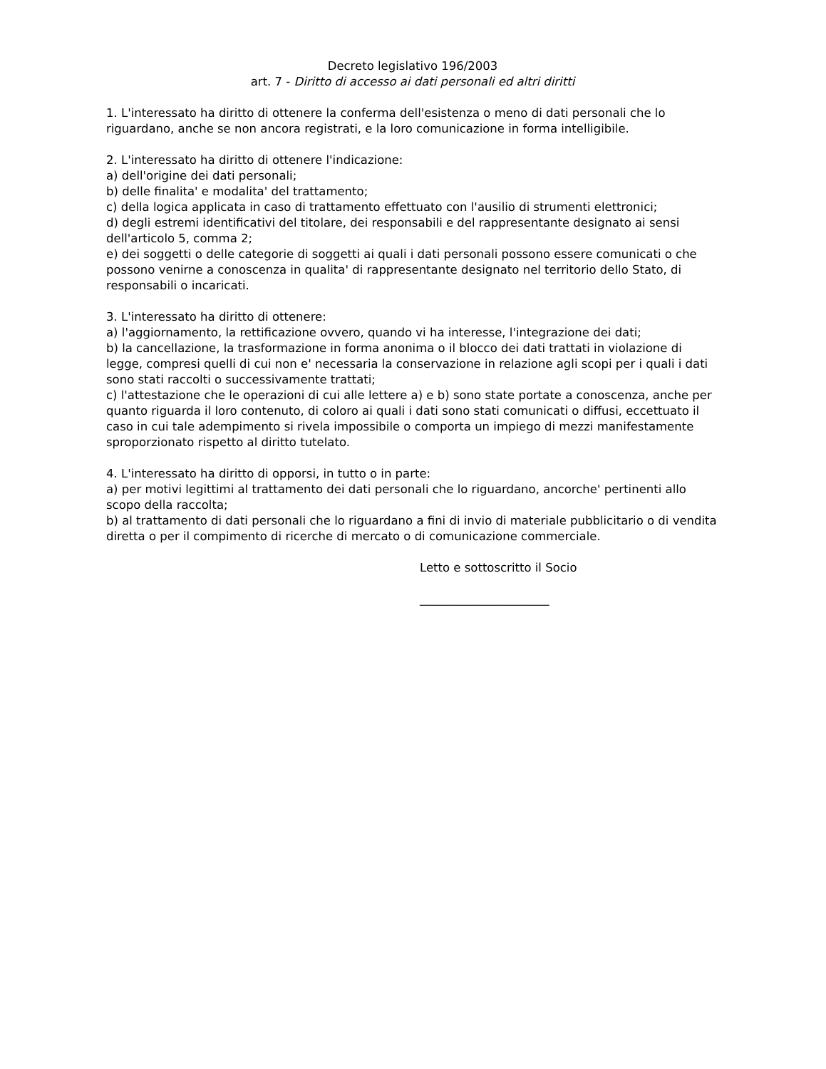Decreto legislativo 196/2003
art. 7 - Diritto di accesso ai dati personali ed altri diritti
1. L'interessato ha diritto di ottenere la conferma dell'esistenza o meno di dati personali che lo riguardano, anche se non ancora registrati, e la loro comunicazione in forma intelligibile.
2. L'interessato ha diritto di ottenere l'indicazione:
a) dell'origine dei dati personali;
b) delle finalita' e modalita' del trattamento;
c) della logica applicata in caso di trattamento effettuato con l'ausilio di strumenti elettronici;
d) degli estremi identificativi del titolare, dei responsabili e del rappresentante designato ai sensi dell'articolo 5, comma 2;
e) dei soggetti o delle categorie di soggetti ai quali i dati personali possono essere comunicati o che possono venirne a conoscenza in qualita' di rappresentante designato nel territorio dello Stato, di responsabili o incaricati.
3. L'interessato ha diritto di ottenere:
a) l'aggiornamento, la rettificazione ovvero, quando vi ha interesse, l'integrazione dei dati;
b) la cancellazione, la trasformazione in forma anonima o il blocco dei dati trattati in violazione di legge, compresi quelli di cui non e' necessaria la conservazione in relazione agli scopi per i quali i dati sono stati raccolti o successivamente trattati;
c) l'attestazione che le operazioni di cui alle lettere a) e b) sono state portate a conoscenza, anche per quanto riguarda il loro contenuto, di coloro ai quali i dati sono stati comunicati o diffusi, eccettuato il caso in cui tale adempimento si rivela impossibile o comporta un impiego di mezzi manifestamente sproporzionato rispetto al diritto tutelato.
4. L'interessato ha diritto di opporsi, in tutto o in parte:
a) per motivi legittimi al trattamento dei dati personali che lo riguardano, ancorche' pertinenti allo scopo della raccolta;
b) al trattamento di dati personali che lo riguardano a fini di invio di materiale pubblicitario o di vendita diretta o per il compimento di ricerche di mercato o di comunicazione commerciale.
Letto e sottoscritto il Socio
______________________